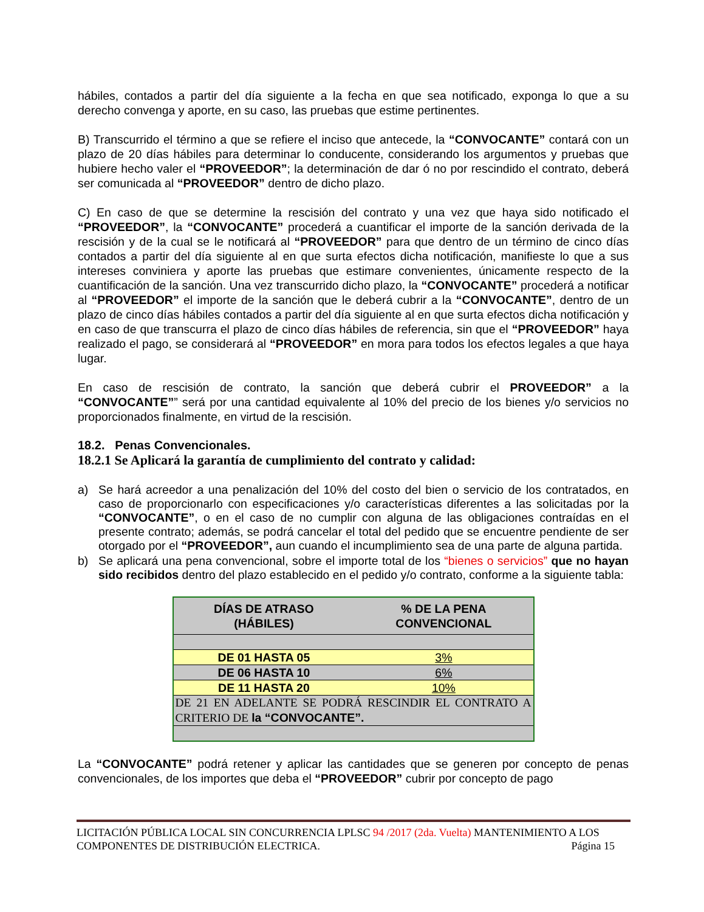hábiles, contados a partir del día siguiente a la fecha en que sea notificado, exponga lo que a su derecho convenga y aporte, en su caso, las pruebas que estime pertinentes.
B) Transcurrido el término a que se refiere el inciso que antecede, la “CONVOCANTE” contará con un plazo de 20 días hábiles para determinar lo conducente, considerando los argumentos y pruebas que hubiere hecho valer el “PROVEEDOR”; la determinación de dar ó no por rescindido el contrato, deberá ser comunicada al “PROVEEDOR” dentro de dicho plazo.
C) En caso de que se determine la rescisión del contrato y una vez que haya sido notificado el “PROVEEDOR”, la “CONVOCANTE” procederá a cuantificar el importe de la sanción derivada de la rescisión y de la cual se le notificará al “PROVEEDOR” para que dentro de un término de cinco días contados a partir del día siguiente al en que surta efectos dicha notificación, manifieste lo que a sus intereses conviniera y aporte las pruebas que estimare convenientes, únicamente respecto de la cuantificación de la sanción. Una vez transcurrido dicho plazo, la “CONVOCANTE” procederá a notificar al “PROVEEDOR” el importe de la sanción que le deberá cubrir a la “CONVOCANTE”, dentro de un plazo de cinco días hábiles contados a partir del día siguiente al en que surta efectos dicha notificación y en caso de que transcurra el plazo de cinco días hábiles de referencia, sin que el “PROVEEDOR” haya realizado el pago, se considerará al “PROVEEDOR” en mora para todos los efectos legales a que haya lugar.
En caso de rescisión de contrato, la sanción que deberá cubrir el PROVEEDOR” a la “CONVOCANTE”” será por una cantidad equivalente al 10% del precio de los bienes y/o servicios no proporcionados finalmente, en virtud de la rescisión.
18.2. Penas Convencionales.
18.2.1 Se Aplicará la garantía de cumplimiento del contrato y calidad:
a) Se hará acreedor a una penalización del 10% del costo del bien o servicio de los contratados, en caso de proporcionarlo con especificaciones y/o características diferentes a las solicitadas por la “CONVOCANTE”, o en el caso de no cumplir con alguna de las obligaciones contraídas en el presente contrato; además, se podrá cancelar el total del pedido que se encuentre pendiente de ser otorgado por el “PROVEEDOR”, aun cuando el incumplimiento sea de una parte de alguna partida.
b) Se aplicará una pena convencional, sobre el importe total de los “bienes o servicios” que no hayan sido recibidos dentro del plazo establecido en el pedido y/o contrato, conforme a la siguiente tabla:
| DÍAS DE ATRASO (HÁBILES) | % DE LA PENA CONVENCIONAL |
| --- | --- |
| DE 01 HASTA 05 | 3% |
| DE 06 HASTA 10 | 6% |
| DE 11 HASTA 20 | 10% |
| DE 21 EN ADELANTE SE PODRÁ RESCINDIR EL CONTRATO A CRITERIO DE la “CONVOCANTE”. | |
La “CONVOCANTE” podrá retener y aplicar las cantidades que se generen por concepto de penas convencionales, de los importes que deba el “PROVEEDOR” cubrir por concepto de pago
LICITACIÓN PÚBLICA LOCAL SIN CONCURRENCIA LPLSC 94 /2017 (2da. Vuelta) MANTENIMIENTO A LOS
COMPONENTES DE DISTRIBUCIÓN ELECTRICA. Página 15